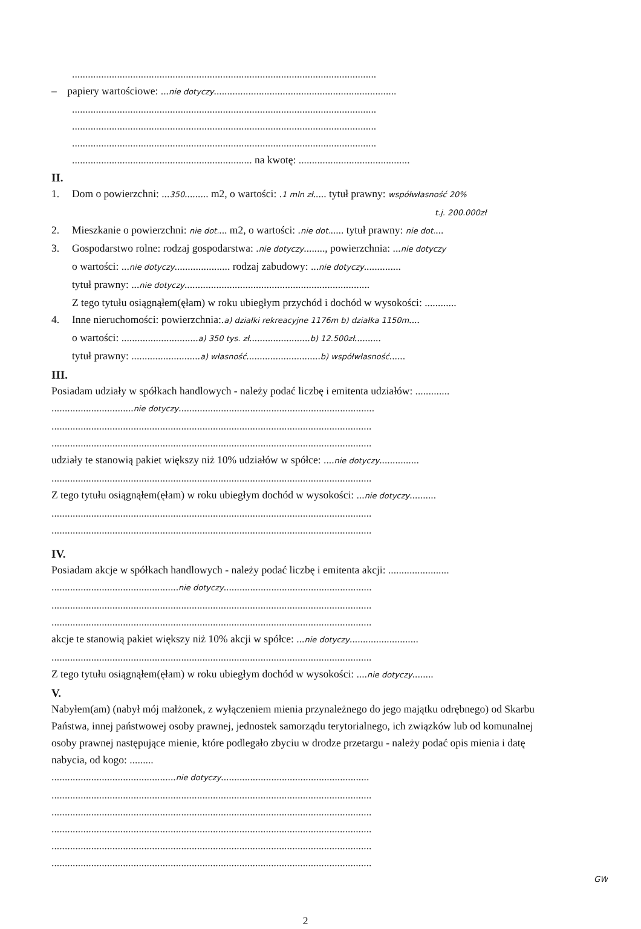...................................................................................................................
– papiery wartościowe: ...nie dotyczy.....................................................................
...................................................................................................................
...................................................................................................................
...................................................................................................................
.................................................................... na kwotę: ..........................................
II.
1. Dom o powierzchni: ...350......... m2, o wartości: .1 mln zł..... tytuł prawny: współwłasność 20%
t.j. 200.000zł
2. Mieszkanie o powierzchni: nie dot.... m2, o wartości: .nie dot...... tytuł prawny: nie dot....
3. Gospodarstwo rolne: rodzaj gospodarstwa: .nie dotyczy........, powierzchnia: ...nie dotyczy
o wartości: ...nie dotyczy..................... rodzaj zabudowy: ...nie dotyczy..............
tytuł prawny: ...nie dotyczy......................................................................
Z tego tytułu osiągnąłem(ęłam) w roku ubiegłym przychód i dochód w wysokości: ............
4. Inne nieruchomości: powierzchnia:.a) działki rekreacyjne 1176m b) działka 1150m....
o wartości: .............................a) 350 tys. zł.......................b) 12.500zł..........
tytuł prawny: ..........................a) własność............................b) współwłasność......
III.
Posiadam udziały w spółkach handlowych - należy podać liczbę i emitenta udziałów: .............
...............................nie dotyczy..........................................................................
.........................................................................................................................
.........................................................................................................................
udziały te stanowią pakiet większy niż 10% udziałów w spółce: ....nie dotyczy...............
.........................................................................................................................
Z tego tytułu osiągnąłem(ęłam) w roku ubiegłym dochód w wysokości: ...nie dotyczy..........
.........................................................................................................................
.........................................................................................................................
IV.
Posiadam akcje w spółkach handlowych - należy podać liczbę i emitenta akcji: .......................
................................................nie dotyczy........................................................
.........................................................................................................................
.........................................................................................................................
akcje te stanowią pakiet większy niż 10% akcji w spółce: ...nie dotyczy..........................
.........................................................................................................................
Z tego tytułu osiągnąłem(ęłam) w roku ubiegłym dochód w wysokości: ....nie dotyczy........
V.
Nabyłem(am) (nabył mój małżonek, z wyłączeniem mienia przynależnego do jego majątku odrębnego) od Skarbu Państwa, innej państwowej osoby prawnej, jednostek samorządu terytorialnego, ich związków lub od komunalnej osoby prawnej następujące mienie, które podlegało zbyciu w drodze przetargu - należy podać opis mienia i datę nabycia, od kogo: .........
...............................................nie dotyczy........................................................
.........................................................................................................................
.........................................................................................................................
.........................................................................................................................
.........................................................................................................................
.........................................................................................................................
GW
2